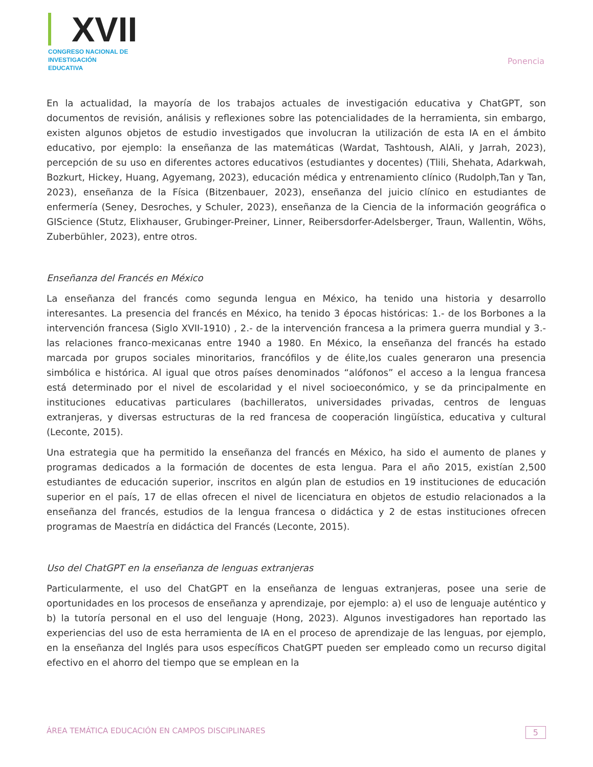XVII
CONGRESO NACIONAL DE
INVESTIGACIÓN EDUCATIVA
Ponencia
En la actualidad, la mayoría de los trabajos actuales de investigación educativa y ChatGPT, son documentos de revisión, análisis y reflexiones sobre las potencialidades de la herramienta, sin embargo, existen algunos objetos de estudio investigados que involucran la utilización de esta IA en el ámbito educativo, por ejemplo: la enseñanza de las matemáticas (Wardat, Tashtoush, AlAli, y Jarrah, 2023), percepción de su uso en diferentes actores educativos (estudiantes y docentes) (Tlili, Shehata, Adarkwah, Bozkurt, Hickey, Huang, Agyemang, 2023), educación médica y entrenamiento clínico (Rudolph,Tan y Tan, 2023), enseñanza de la Física (Bitzenbauer, 2023), enseñanza del juicio clínico en estudiantes de enfermería (Seney, Desroches, y Schuler, 2023), enseñanza de la Ciencia de la información geográfica o GIScience (Stutz, Elixhauser, Grubinger-Preiner, Linner, Reibersdorfer-Adelsberger, Traun, Wallentin, Wöhs, Zuberbühler, 2023), entre otros.
Enseñanza del Francés en México
La enseñanza del francés como segunda lengua en México, ha tenido una historia y desarrollo interesantes. La presencia del francés en México, ha tenido 3 épocas históricas: 1.- de los Borbones a la intervención francesa (Siglo XVII-1910) , 2.- de la intervención francesa a la primera guerra mundial y 3.- las relaciones franco-mexicanas entre 1940 a 1980. En México, la enseñanza del francés ha estado marcada por grupos sociales minoritarios, francófilos y de élite,los cuales generaron una presencia simbólica e histórica. Al igual que otros países denominados “alófonos” el acceso a la lengua francesa está determinado por el nivel de escolaridad y el nivel socioeconómico, y se da principalmente en instituciones educativas particulares (bachilleratos, universidades privadas, centros de lenguas extranjeras, y diversas estructuras de la red francesa de cooperación lingüística, educativa y cultural (Leconte, 2015).
Una estrategia que ha permitido la enseñanza del francés en México, ha sido el aumento de planes y programas dedicados a la formación de docentes de esta lengua. Para el año 2015, existían 2,500 estudiantes de educación superior, inscritos en algún plan de estudios en 19 instituciones de educación superior en el país, 17 de ellas ofrecen el nivel de licenciatura en objetos de estudio relacionados a la enseñanza del francés, estudios de la lengua francesa o didáctica y 2 de estas instituciones ofrecen programas de Maestría en didáctica del Francés (Leconte, 2015).
Uso del ChatGPT en la enseñanza de lenguas extranjeras
Particularmente, el uso del ChatGPT en la enseñanza de lenguas extranjeras, posee una serie de oportunidades en los procesos de enseñanza y aprendizaje, por ejemplo: a) el uso de lenguaje auténtico y b) la tutoría personal en el uso del lenguaje (Hong, 2023). Algunos investigadores han reportado las experiencias del uso de esta herramienta de IA en el proceso de aprendizaje de las lenguas, por ejemplo, en la enseñanza del Inglés para usos específicos ChatGPT pueden ser empleado como un recurso digital efectivo en el ahorro del tiempo que se emplean en la
ÁREA TEMÁTICA EDUCACIÓN EN CAMPOS DISCIPLINARES 5